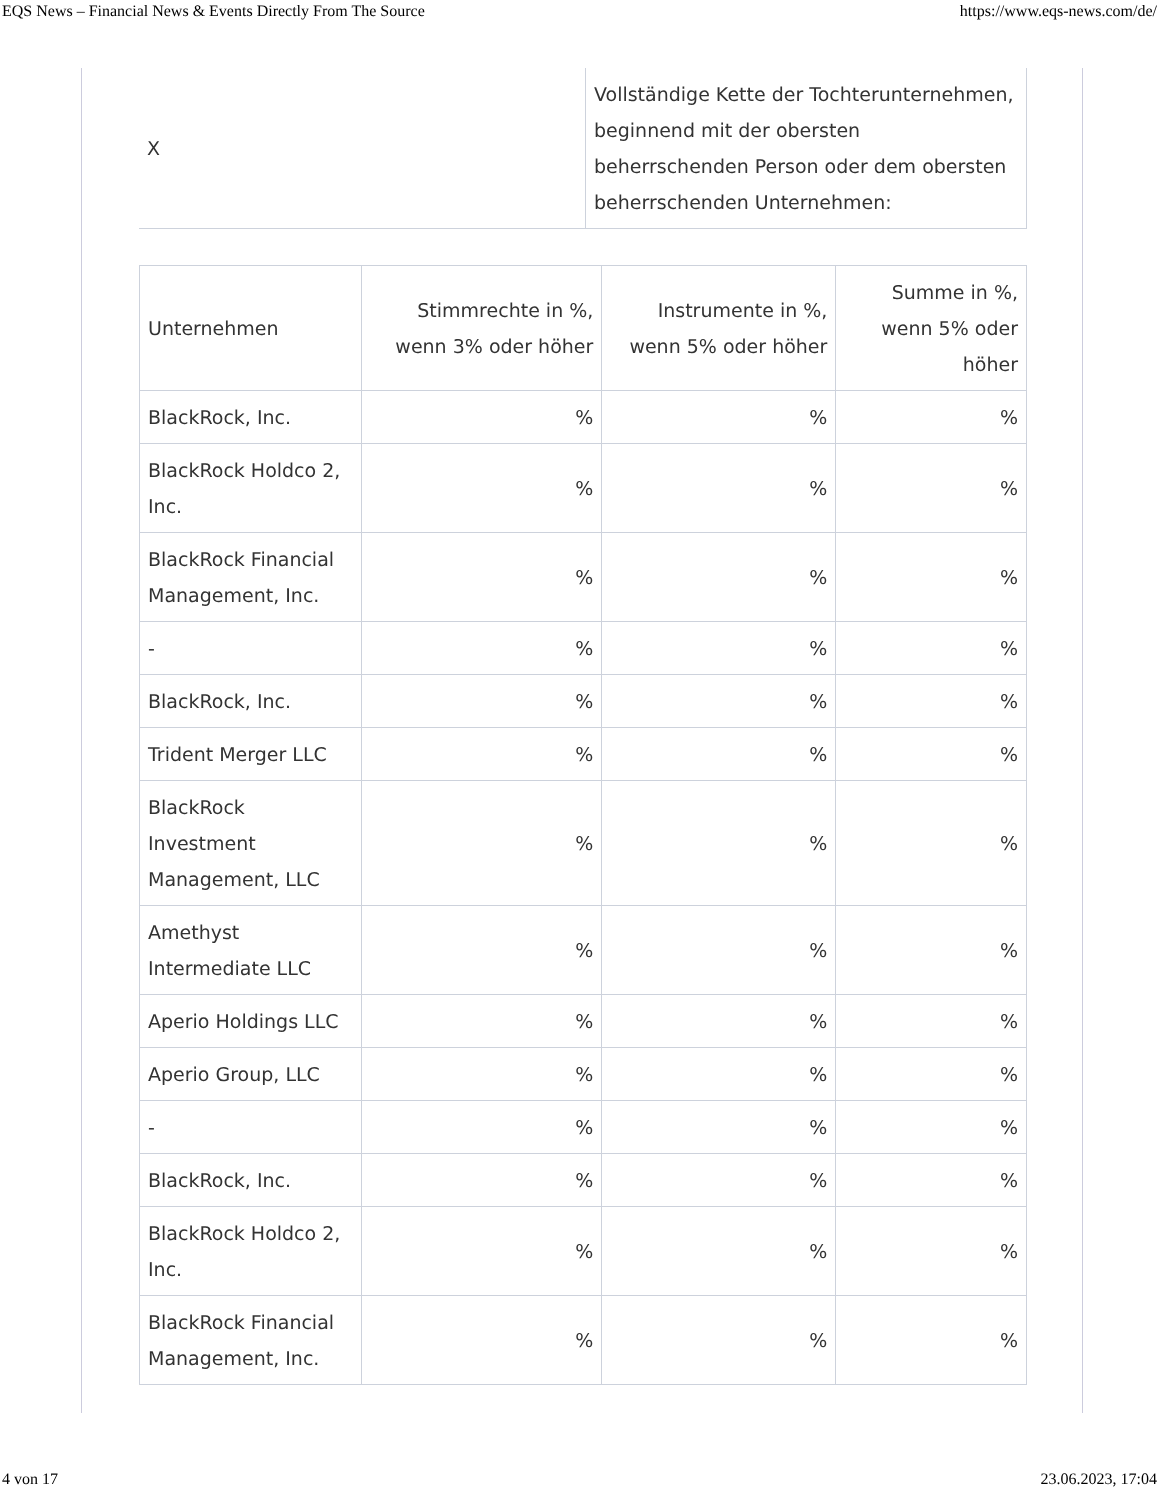EQS News – Financial News & Events Directly From The Source https://www.eqs-news.com/de/
| X | Vollständige Kette der Tochterunternehmen, beginnend mit der obersten beherrschenden Person oder dem obersten beherrschenden Unternehmen: |
| Unternehmen | Stimmrechte in %, wenn 3% oder höher | Instrumente in %, wenn 5% oder höher | Summe in %, wenn 5% oder höher |
| --- | --- | --- | --- |
| BlackRock, Inc. | % | % | % |
| BlackRock Holdco 2, Inc. | % | % | % |
| BlackRock Financial Management, Inc. | % | % | % |
| - | % | % | % |
| BlackRock, Inc. | % | % | % |
| Trident Merger LLC | % | % | % |
| BlackRock Investment Management, LLC | % | % | % |
| Amethyst Intermediate LLC | % | % | % |
| Aperio Holdings LLC | % | % | % |
| Aperio Group, LLC | % | % | % |
| - | % | % | % |
| BlackRock, Inc. | % | % | % |
| BlackRock Holdco 2, Inc. | % | % | % |
| BlackRock Financial Management, Inc. | % | % | % |
4 von 17 23.06.2023, 17:04